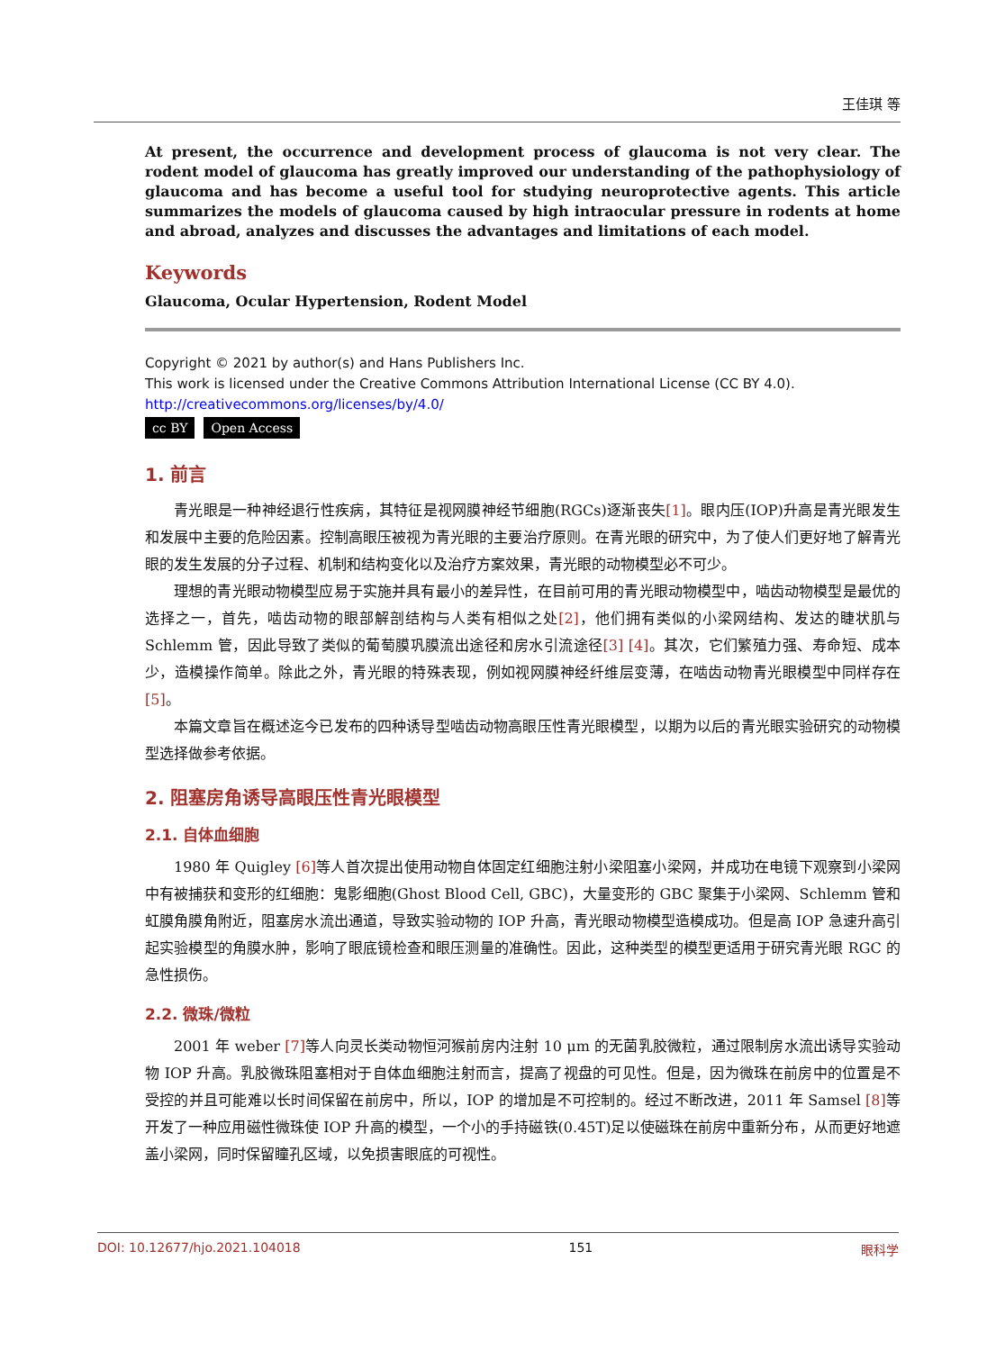王佳琪 等
At present, the occurrence and development process of glaucoma is not very clear. The rodent model of glaucoma has greatly improved our understanding of the pathophysiology of glaucoma and has become a useful tool for studying neuroprotective agents. This article summarizes the models of glaucoma caused by high intraocular pressure in rodents at home and abroad, analyzes and discusses the advantages and limitations of each model.
Keywords
Glaucoma, Ocular Hypertension, Rodent Model
Copyright © 2021 by author(s) and Hans Publishers Inc.
This work is licensed under the Creative Commons Attribution International License (CC BY 4.0).
http://creativecommons.org/licenses/by/4.0/
cc BY Open Access
1. 前言
青光眼是一种神经退行性疾病，其特征是视网膜神经节细胞(RGCs)逐渐丧失[1]。眼内压(IOP)升高是青光眼发生和发展中主要的危险因素。控制高眼压被视为青光眼的主要治疗原则。在青光眼的研究中，为了使人们更好地了解青光眼的发生发展的分子过程、机制和结构变化以及治疗方案效果，青光眼的动物模型必不可少。
理想的青光眼动物模型应易于实施并具有最小的差异性，在目前可用的青光眼动物模型中，啮齿动物模型是最优的选择之一，首先，啮齿动物的眼部解剖结构与人类有相似之处[2]，他们拥有类似的小梁网结构、发达的睫状肌与 Schlemm 管，因此导致了类似的葡萄膜巩膜流出途径和房水引流途径[3] [4]。其次，它们繁殖力强、寿命短、成本少，造模操作简单。除此之外，青光眼的特殊表现，例如视网膜神经纤维层变薄，在啮齿动物青光眼模型中同样存在[5]。
本篇文章旨在概述迄今已发布的四种诱导型啮齿动物高眼压性青光眼模型，以期为以后的青光眼实验研究的动物模型选择做参考依据。
2. 阻塞房角诱导高眼压性青光眼模型
2.1. 自体血细胞
1980 年 Quigley [6] 等人首次提出使用动物自体固定红细胞注射小梁阻塞小梁网，并成功在电镜下观察到小梁网中有被捕获和变形的红细胞：鬼影细胞(Ghost Blood Cell, GBC)，大量变形的 GBC 聚集于小梁网、Schlemm 管和虹膜角膜角附近，阻塞房水流出通道，导致实验动物的 IOP 升高，青光眼动物模型造模成功。但是高 IOP 急速升高引起实验模型的角膜水肿，影响了眼底镜检查和眼压测量的准确性。因此，这种类型的模型更适用于研究青光眼 RGC 的急性损伤。
2.2. 微珠/微粒
2001 年 weber [7] 等人向灵长类动物恒河猴前房内注射 10 μm 的无菌乳胶微粒，通过限制房水流出诱导实验动物 IOP 升高。乳胶微珠阻塞相对于自体血细胞注射而言，提高了视盘的可见性。但是，因为微珠在前房中的位置是不受控的并且可能难以长时间保留在前房中，所以，IOP 的增加是不可控制的。经过不断改进，2011 年 Samsel [8] 等开发了一种应用磁性微珠使 IOP 升高的模型，一个小的手持磁铁(0.45T)足以使磁珠在前房中重新分布，从而更好地遮盖小梁网，同时保留瞳孔区域，以免损害眼底的可视性。
DOI: 10.12677/hjo.2021.104018 151 眼科学